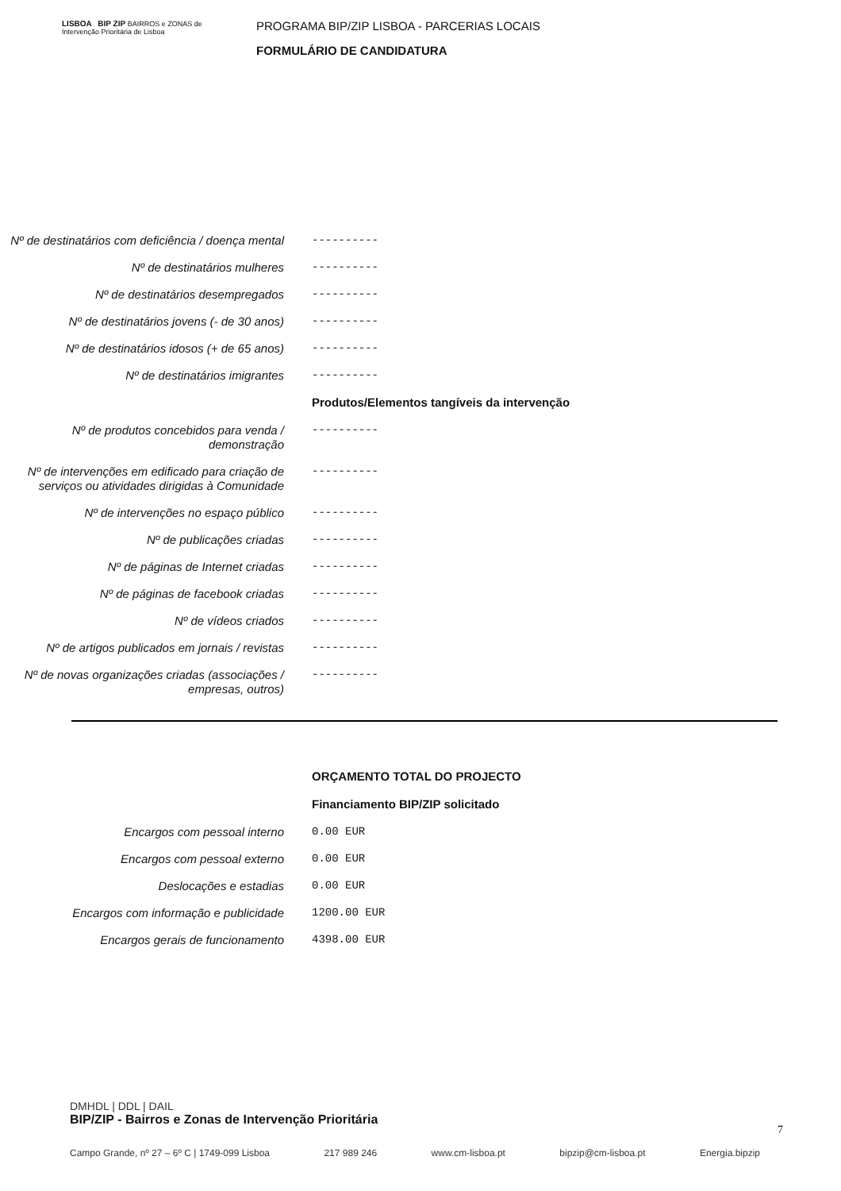LISBOA BIP ZIP BAIRROS e ZONAS de Intervenção Prioritária de Lisboa
PROGRAMA BIP/ZIP LISBOA - PARCERIAS LOCAIS
FORMULÁRIO DE CANDIDATURA
Nº de destinatários com deficiência / doença mental
----------
Nº de destinatários mulheres
----------
Nº de destinatários desempregados
----------
Nº de destinatários jovens (- de 30 anos)
----------
Nº de destinatários idosos (+ de 65 anos)
----------
Nº de destinatários imigrantes
----------
Produtos/Elementos tangíveis da intervenção
Nº de produtos concebidos para venda / demonstração
----------
Nº de intervenções em edificado para criação de serviços ou atividades dirigidas à Comunidade
----------
Nº de intervenções no espaço público
----------
Nº de publicações criadas
----------
Nº de páginas de Internet criadas
----------
Nº de páginas de facebook criadas
----------
Nº de vídeos criados
----------
Nº de artigos publicados em jornais / revistas
----------
Nº de novas organizações criadas (associações / empresas, outros)
----------
ORÇAMENTO TOTAL DO PROJECTO
Financiamento BIP/ZIP solicitado
Encargos com pessoal interno
0.00 EUR
Encargos com pessoal externo
0.00 EUR
Deslocações e estadias
0.00 EUR
Encargos com informação e publicidade
1200.00 EUR
Encargos gerais de funcionamento
4398.00 EUR
DMHDL | DDL | DAIL
BIP/ZIP - Bairros e Zonas de Intervenção Prioritária
7
Campo Grande, nº 27 – 6º C | 1749-099 Lisboa 217 989 246 www.cm-lisboa.pt bipzip@cm-lisboa.pt Energia.bipzip